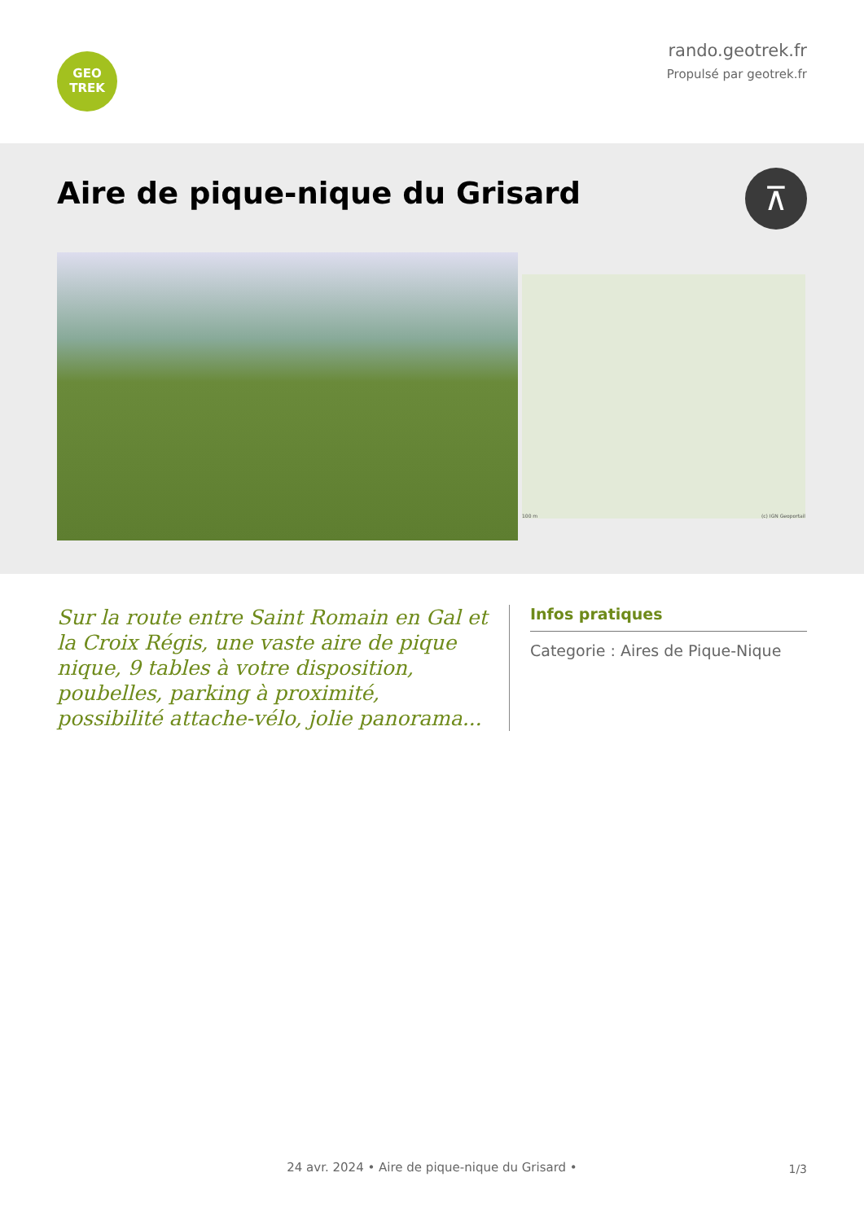GEO
TREK
rando.geotrek.fr
Propulsé par geotrek.fr
Aire de pique-nique du Grisard
⊼
100 m (c) IGN Geoportail
Sur la route entre Saint Romain en Gal et la Croix Régis, une vaste aire de pique nique, 9 tables à votre disposition, poubelles, parking à proximité, possibilité attache-vélo, jolie panorama...
Infos pratiques
Categorie : Aires de Pique-Nique
1/3 24 avr. 2024 • Aire de pique-nique du Grisard •